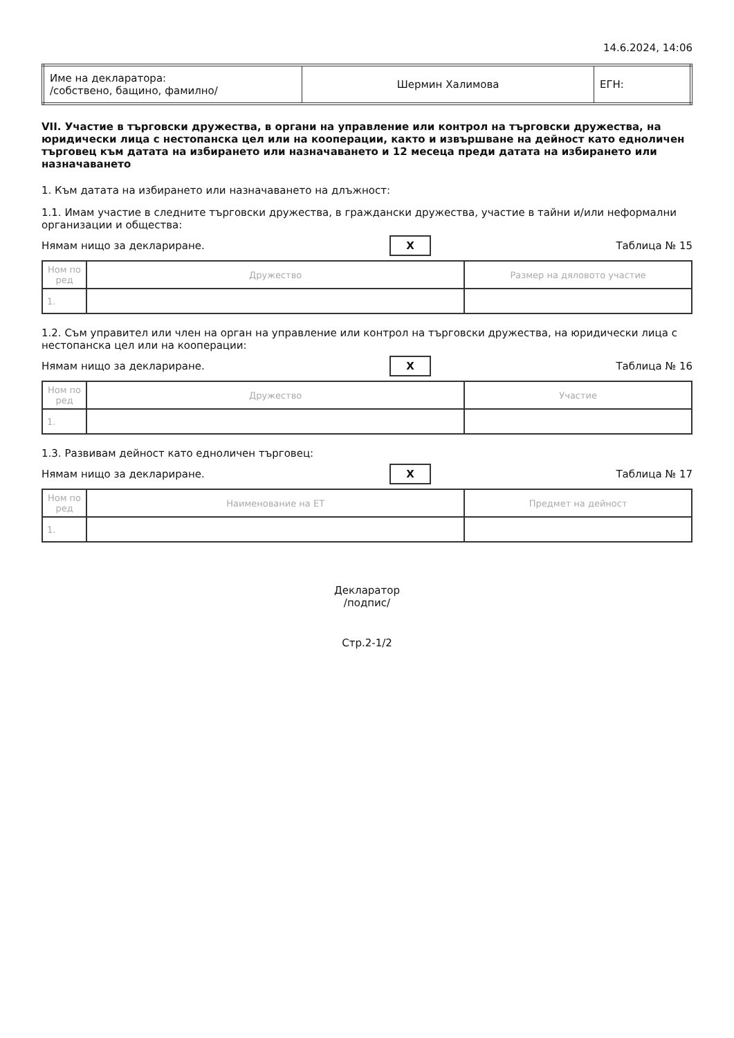14.6.2024, 14:06
| Име на декларатора: /собствено, бащино, фамилно/ | Шермин Халимова | ЕГН: |
VII. Участие в търговски дружества, в органи на управление или контрол на търговски дружества, на юридически лица с нестопанска цел или на кооперации, както и извършване на дейност като едноличен търговец към датата на избирането или назначаването и 12 месеца преди датата на избирането или назначаването
1. Към датата на избирането или назначаването на длъжност:
1.1. Имам участие в следните търговски дружества, в граждански дружества, участие в тайни и/или неформални организации и общества:
Нямам нищо за деклариране. X Таблица № 15
| Ном по ред | Дружество | Размер на дяловото участие |
| --- | --- | --- |
| 1. | | |
1.2. Съм управител или член на орган на управление или контрол на търговски дружества, на юридически лица с нестопанска цел или на кооперации:
Нямам нищо за деклариране. X Таблица № 16
| Ном по ред | Дружество | Участие |
| --- | --- | --- |
| 1. | | |
1.3. Развивам дейност като едноличен търговец:
Нямам нищо за деклариране. X Таблица № 17
| Ном по ред | Наименование на ЕТ | Предмет на дейност |
| --- | --- | --- |
| 1. | | |
Декларатор
/подпис/
Стр.2-1/2